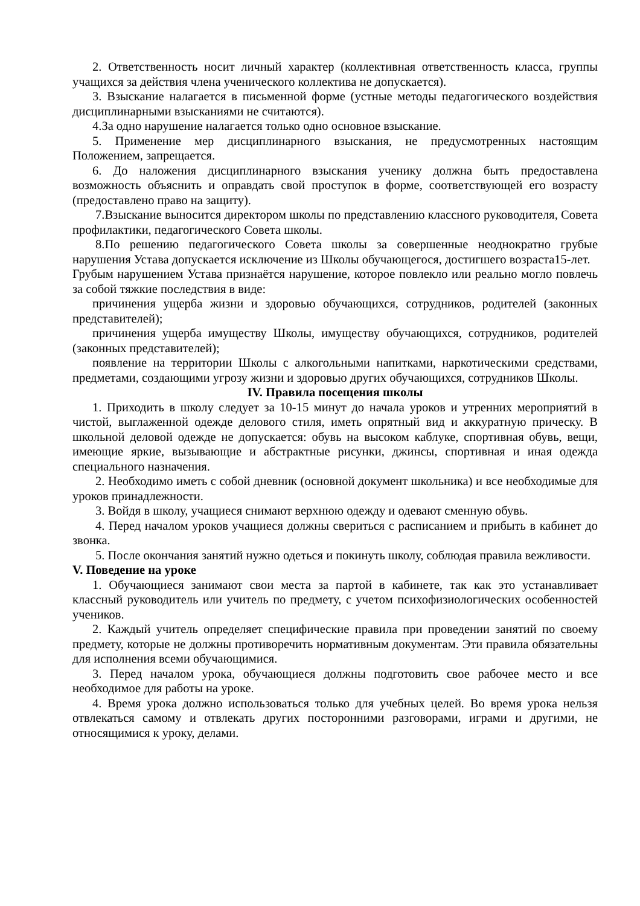2. Ответственность носит личный характер (коллективная ответственность класса, группы учащихся за действия члена ученического коллектива не допускается).
3. Взыскание налагается в письменной форме (устные методы педагогического воздействия дисциплинарными взысканиями не считаются).
4.За одно нарушение налагается только одно основное взыскание.
5. Применение мер дисциплинарного взыскания, не предусмотренных настоящим Положением, запрещается.
6. До наложения дисциплинарного взыскания ученику должна быть предоставлена возможность объяснить и оправдать свой проступок в форме, соответствующей его возрасту (предоставлено право на защиту).
7.Взыскание выносится директором школы по представлению классного руководителя, Совета профилактики, педагогического Совета школы.
8.По решению педагогического Совета школы за совершенные неоднократно грубые нарушения Устава допускается исключение из Школы обучающегося, достигшего возраста15-лет.
Грубым нарушением Устава признаётся нарушение, которое повлекло или реально могло повлечь за собой тяжкие последствия в виде:
причинения ущерба жизни и здоровью обучающихся, сотрудников, родителей (законных представителей);
причинения ущерба имуществу Школы, имуществу обучающихся, сотрудников, родителей (законных представителей);
появление на территории Школы с алкогольными напитками, наркотическими средствами, предметами, создающими угрозу жизни и здоровью других обучающихся, сотрудников Школы.
IV. Правила посещения школы
1. Приходить в школу следует за 10-15 минут до начала уроков и утренних мероприятий в чистой, выглаженной одежде делового стиля, иметь опрятный вид и аккуратную прическу. В школьной деловой одежде не допускается: обувь на высоком каблуке, спортивная обувь, вещи, имеющие яркие, вызывающие и абстрактные рисунки, джинсы, спортивная и иная одежда специального назначения.
2. Необходимо иметь с собой дневник (основной документ школьника) и все необходимые для уроков принадлежности.
3. Войдя в школу, учащиеся снимают верхнюю одежду и одевают сменную обувь.
4. Перед началом уроков учащиеся должны свериться с расписанием и прибыть в кабинет до звонка.
5. После окончания занятий нужно одеться и покинуть школу, соблюдая правила вежливости.
V. Поведение на уроке
1. Обучающиеся занимают свои места за партой в кабинете, так как это устанавливает классный руководитель или учитель по предмету, с учетом психофизиологических особенностей учеников.
2. Каждый учитель определяет специфические правила при проведении занятий по своему предмету, которые не должны противоречить нормативным документам. Эти правила обязательны для исполнения всеми обучающимися.
3. Перед началом урока, обучающиеся должны подготовить свое рабочее место и все необходимое для работы на уроке.
4. Время урока должно использоваться только для учебных целей. Во время урока нельзя отвлекаться самому и отвлекать других посторонними разговорами, играми и другими, не относящимися к уроку, делами.